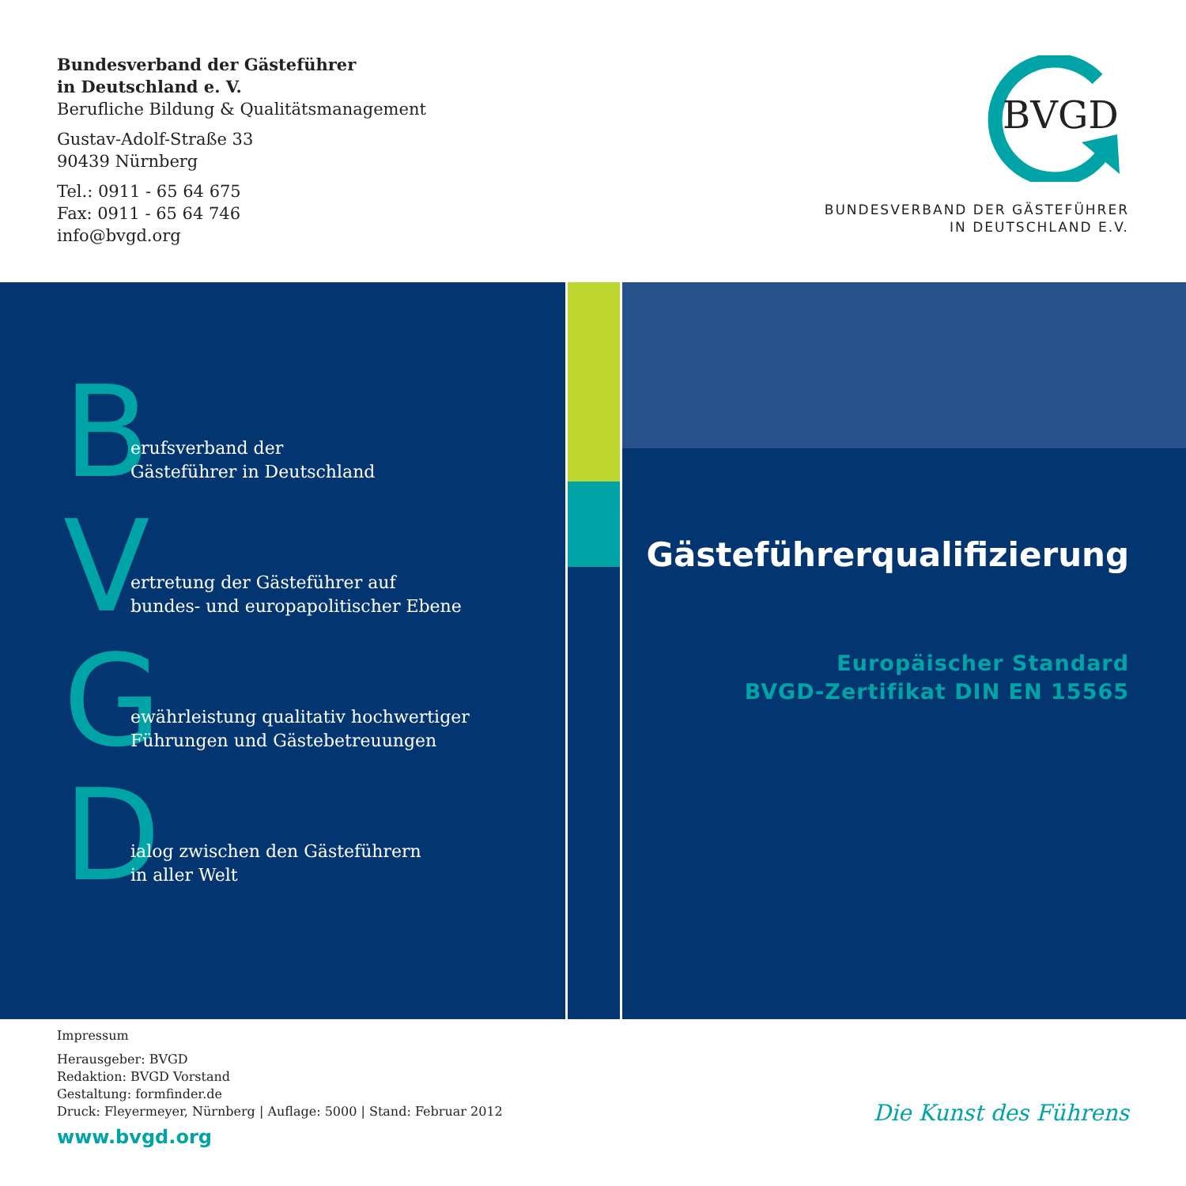Bundesverband der Gästeführer
in Deutschland e. V.
Berufliche Bildung & Qualitätsmanagement
Gustav-Adolf-Straße 33
90439 Nürnberg
Tel.: 0911 - 65 64 675
Fax: 0911 - 65 64 746
info@bvgd.org
BVGD
BUNDESVERBAND DER GÄSTEFÜHRER
IN DEUTSCHLAND E.V.
Berufsverband der
Gästeführer in Deutschland
Vertretung der Gästeführer auf
bundes- und europapolitischer Ebene
Gewährleistung qualitativ hochwertiger
Führungen und Gästebetreuungen
Dialog zwischen den Gästeführern
in aller Welt
Gästeführerqualifizierung
Europäischer Standard
BVGD-Zertifikat DIN EN 15565
Impressum
Herausgeber: BVGD
Redaktion: BVGD Vorstand
Gestaltung: formfinder.de
Druck: Fleyermeyer, Nürnberg | Auflage: 5000 | Stand: Februar 2012
www.bvgd.org
Die Kunst des Führens